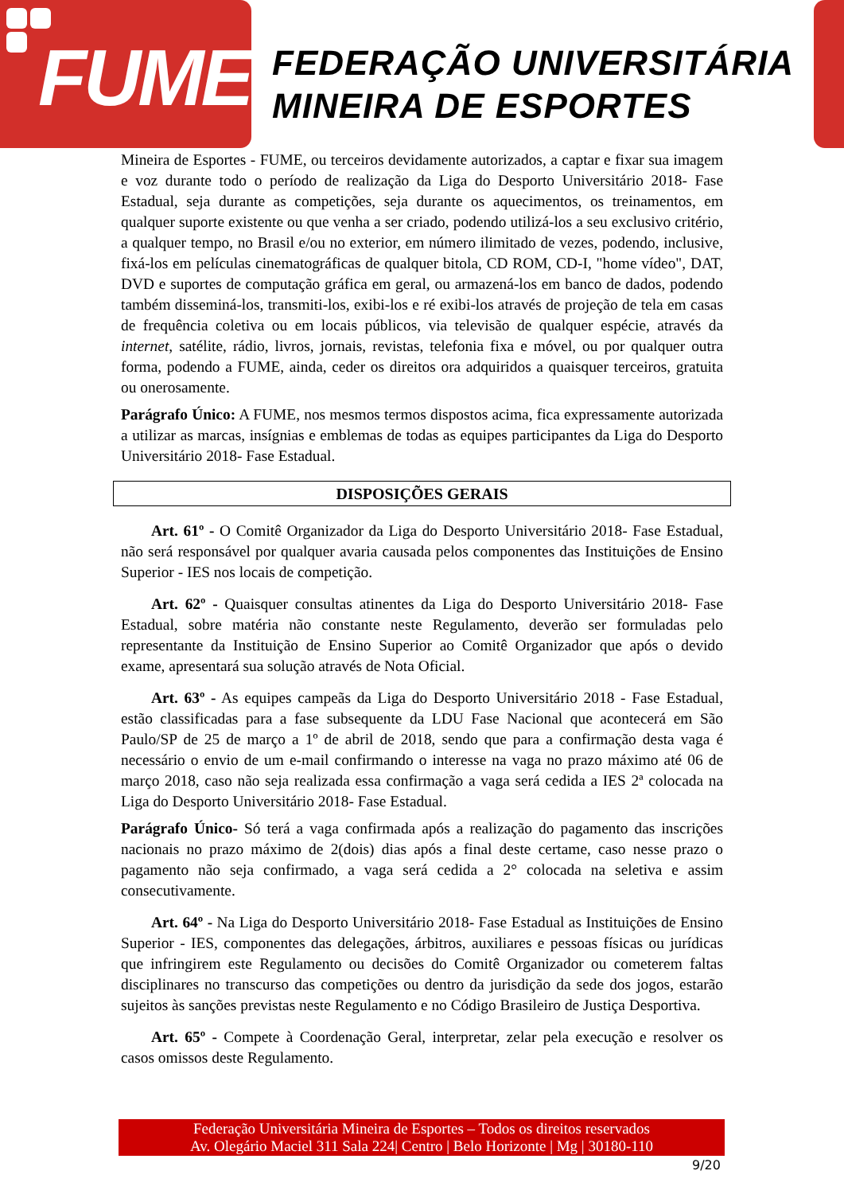FUME
FEDERAÇÃO UNIVERSITÁRIA
MINEIRA DE ESPORTES
Mineira de Esportes - FUME, ou terceiros devidamente autorizados, a captar e fixar sua imagem e voz durante todo o período de realização da Liga do Desporto Universitário 2018- Fase Estadual, seja durante as competições, seja durante os aquecimentos, os treinamentos, em qualquer suporte existente ou que venha a ser criado, podendo utilizá-los a seu exclusivo critério, a qualquer tempo, no Brasil e/ou no exterior, em número ilimitado de vezes, podendo, inclusive, fixá-los em películas cinematográficas de qualquer bitola, CD ROM, CD-I, "home vídeo", DAT, DVD e suportes de computação gráfica em geral, ou armazená-los em banco de dados, podendo também disseminá-los, transmiti-los, exibi-los e ré exibi-los através de projeção de tela em casas de frequência coletiva ou em locais públicos, via televisão de qualquer espécie, através da internet, satélite, rádio, livros, jornais, revistas, telefonia fixa e móvel, ou por qualquer outra forma, podendo a FUME, ainda, ceder os direitos ora adquiridos a quaisquer terceiros, gratuita ou onerosamente.
Parágrafo Único: A FUME, nos mesmos termos dispostos acima, fica expressamente autorizada a utilizar as marcas, insígnias e emblemas de todas as equipes participantes da Liga do Desporto Universitário 2018- Fase Estadual.
DISPOSIÇÕES GERAIS
Art. 61º - O Comitê Organizador da Liga do Desporto Universitário 2018- Fase Estadual, não será responsável por qualquer avaria causada pelos componentes das Instituições de Ensino Superior - IES nos locais de competição.
Art. 62º - Quaisquer consultas atinentes da Liga do Desporto Universitário 2018- Fase Estadual, sobre matéria não constante neste Regulamento, deverão ser formuladas pelo representante da Instituição de Ensino Superior ao Comitê Organizador que após o devido exame, apresentará sua solução através de Nota Oficial.
Art. 63º - As equipes campeãs da Liga do Desporto Universitário 2018 - Fase Estadual, estão classificadas para a fase subsequente da LDU Fase Nacional que acontecerá em São Paulo/SP de 25 de março a 1º de abril de 2018, sendo que para a confirmação desta vaga é necessário o envio de um e-mail confirmando o interesse na vaga no prazo máximo até 06 de março 2018, caso não seja realizada essa confirmação a vaga será cedida a IES 2ª colocada na Liga do Desporto Universitário 2018- Fase Estadual.
Parágrafo Único- Só terá a vaga confirmada após a realização do pagamento das inscrições nacionais no prazo máximo de 2(dois) dias após a final deste certame, caso nesse prazo o pagamento não seja confirmado, a vaga será cedida a 2° colocada na seletiva e assim consecutivamente.
Art. 64º - Na Liga do Desporto Universitário 2018- Fase Estadual as Instituições de Ensino Superior - IES, componentes das delegações, árbitros, auxiliares e pessoas físicas ou jurídicas que infringirem este Regulamento ou decisões do Comitê Organizador ou cometerem faltas disciplinares no transcurso das competições ou dentro da jurisdição da sede dos jogos, estarão sujeitos às sanções previstas neste Regulamento e no Código Brasileiro de Justiça Desportiva.
Art. 65º - Compete à Coordenação Geral, interpretar, zelar pela execução e resolver os casos omissos deste Regulamento.
Federação Universitária Mineira de Esportes – Todos os direitos reservados
Av. Olegário Maciel 311 Sala 224| Centro | Belo Horizonte | Mg | 30180-110
9/20